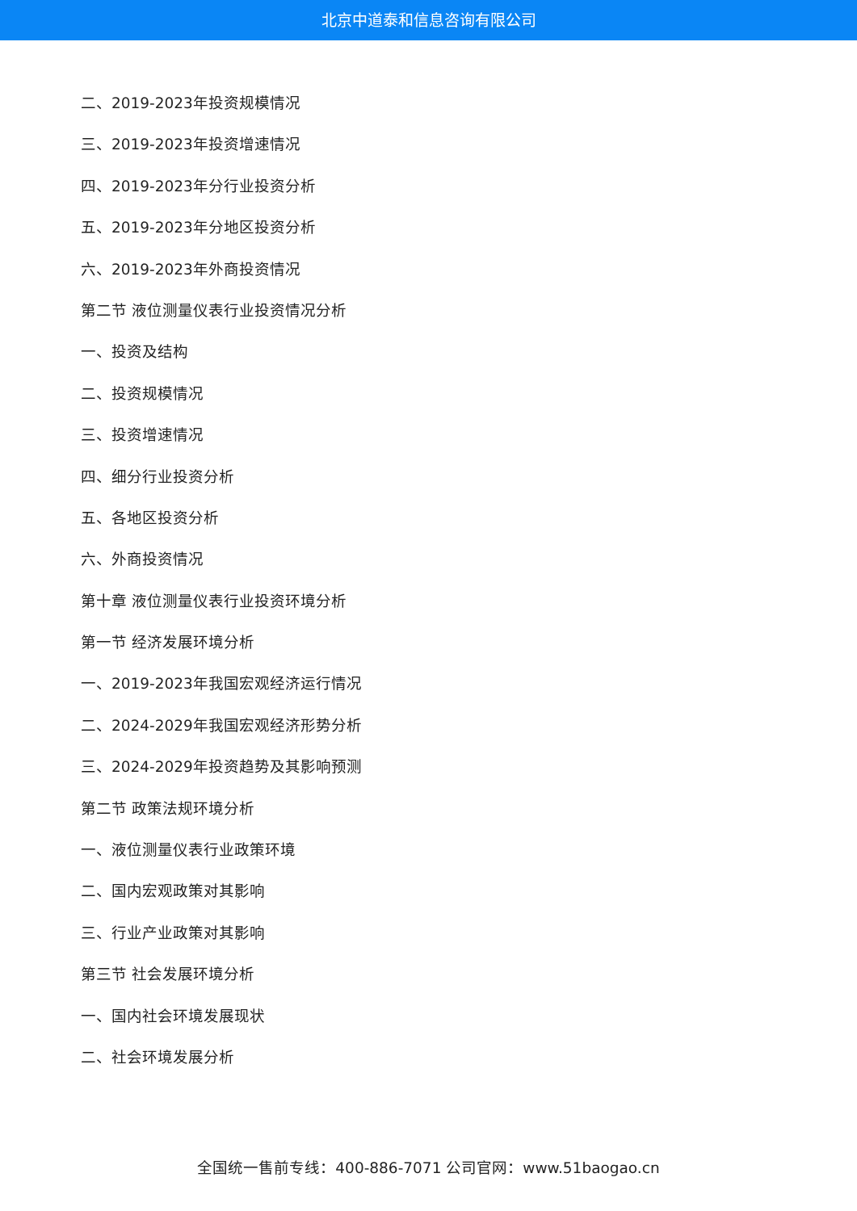北京中道泰和信息咨询有限公司
二、2019-2023年投资规模情况
三、2019-2023年投资增速情况
四、2019-2023年分行业投资分析
五、2019-2023年分地区投资分析
六、2019-2023年外商投资情况
第二节 液位测量仪表行业投资情况分析
一、投资及结构
二、投资规模情况
三、投资增速情况
四、细分行业投资分析
五、各地区投资分析
六、外商投资情况
第十章 液位测量仪表行业投资环境分析
第一节 经济发展环境分析
一、2019-2023年我国宏观经济运行情况
二、2024-2029年我国宏观经济形势分析
三、2024-2029年投资趋势及其影响预测
第二节 政策法规环境分析
一、液位测量仪表行业政策环境
二、国内宏观政策对其影响
三、行业产业政策对其影响
第三节 社会发展环境分析
一、国内社会环境发展现状
二、社会环境发展分析
全国统一售前专线：400-886-7071 公司官网：www.51baogao.cn